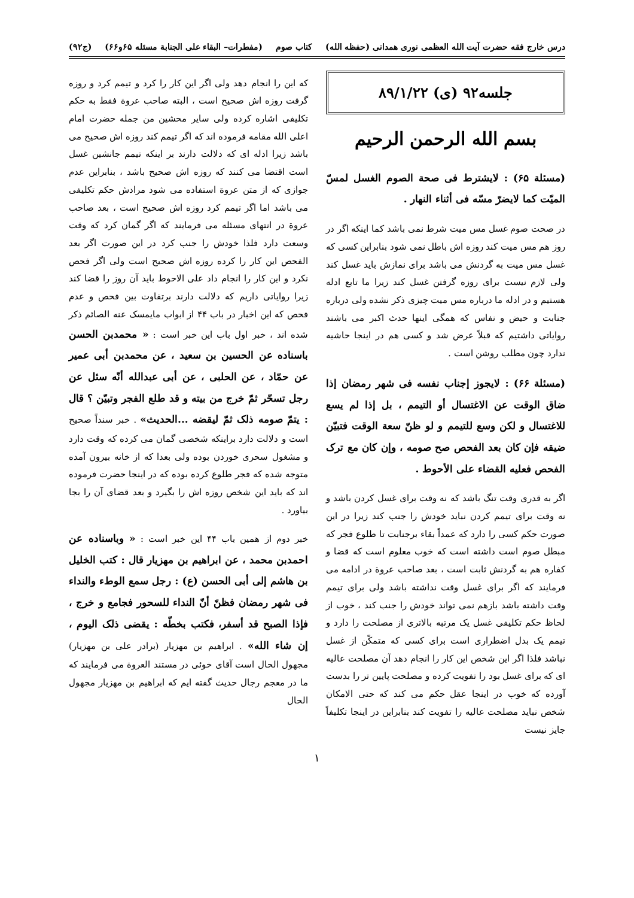درس خارج فقه حضرت آیت الله العظمی نوری همدانی (حفظه الله) کتاب صوم (مفطرات– البقاء علی الجنابة مسئله ۶۵و۶۶) (ج۹۲)
جلسه۹۲ (ی) ۸۹/۱/۲۲
بسم الله الرحمن الرحیم
(مسئلة ۶۵) : لایشترط فی صحة الصوم الغسل لمسّ المیّت کما لایضرّ مسّه فی أثناء النهار .
در صحت صوم غسل مس میت شرط نمی باشد کما اینکه اگر در روز هم مس میت کند روزه اش باطل نمی شود بنابراین کسی که غسل مس میت به گردنش می باشد برای نمازش باید غسل کند ولی لازم نیست برای روزه گرفتن غسل کند زیرا ما تابع ادله هستیم و در ادله ما درباره مس میت چیزی ذکر نشده ولی درباره جنابت و حیض و نفاس که همگی اینها حدث اکبر می باشند روایاتی داشتیم که قبلاً عرض شد و کسی هم در اینجا حاشیه ندارد چون مطلب روشن است .
(مسئلة ۶۶) : لایجوز إجناب نفسه فی شهر رمضان إذا ضاق الوقت عن الاغتسال أو التیمم ، بل إذا لم یسع للاغتسال و لکن وسع للتیمم و لو ظنّ سعة الوقت فتبیّن ضیقه فإن کان بعد الفحص صح صومه ، وإن کان مع ترک الفحص فعلیه القضاء علی الأحوط .
اگر به قدری وقت تنگ باشد که نه وقت برای غسل کردن باشد و نه وقت برای تیمم کردن نباید خودش را جنب کند زیرا در این صورت حکم کسی را دارد که عمداً بقاء برجنابت تا طلوع فجر که مبطل صوم است داشته است که خوب معلوم است که قضا و کفاره هم به گردنش ثابت است ، بعد صاحب عروة در ادامه می فرمایند که اگر برای غسل وقت نداشته باشد ولی برای تیمم وقت داشته باشد بازهم نمی تواند خودش را جنب کند ، خوب از لحاظ حکم تکلیفی غسل یک مرتبه بالاتری از مصلحت را دارد و تیمم یک بدل اضطراری است برای کسی که متمکّن از غسل نباشد فلذا اگر این شخص این کار را انجام دهد آن مصلحت عالیه ای که برای غسل بود را تفویت کرده و مصلحت پایین تر را بدست آورده که خوب در اینجا عقل حکم می کند که حتی الامکان شخص نباید مصلحت عالیه را تفویت کند بنابراین در اینجا تکلیفاً جایز نیست
که این را انجام دهد ولی اگر این کار را کرد و تیمم کرد و روزه گرفت روزه اش صحیح است ، البته صاحب عروة فقط به حکم تکلیفی اشاره کرده ولی سایر محشین من جمله حضرت امام اعلی الله مقامه فرموده اند که اگر تیمم کند روزه اش صحیح می باشد زیرا ادله ای که دلالت دارند بر اینکه تیمم جانشین غسل است اقتضا می کنند که روزه اش صحیح باشد ، بنابراین عدم جوازی که از متن عروة استفاده می شود مرادش حکم تکلیفی می باشد اما اگر تیمم کرد روزه اش صحیح است ، بعد صاحب عروة در انتهای مسئله می فرمایند که اگر گمان کرد که وقت وسعت دارد فلذا خودش را جنب کرد در این صورت اگر بعد الفحص این کار را کرده روزه اش صحیح است ولی اگر فحص نکرد و این کار را انجام داد علی الاحوط باید آن روز را قضا کند زیرا روایاتی داریم که دلالت دارند برتفاوت بین فحص و عدم فحص که این اخبار در باب ۴۴ از ابواب مایمسک عنه الصائم ذکر شده اند ، خبر اول باب این خبر است : « محمدبن الحسن باسناده عن الحسین بن سعید ، عن محمدبن أبی عمیر عن حمّاد ، عن الحلبی ، عن أبی عبدالله أنّه سئل عن رجل تسحّر ثمّ خرج من بیته و قد طلع الفجر وتبیّن ؟ قال : یتمّ صومه ذلک ثمّ لیقضه ...الحدیث» . خبر سنداً صحیح است و دلالت دارد براینکه شخصی گمان می کرده که وقت دارد و مشغول سحری خوردن بوده ولی بعدا که از خانه بیرون آمده متوجه شده که فجر طلوع کرده بوده که در اینجا حضرت فرموده اند که باید این شخص روزه اش را بگیرد و بعد قضای آن را بجا بیاورد .
خبر دوم از همین باب ۴۴ این خبر است : « وباسناده عن احمدبن محمد ، عن ابراهیم بن مهزیار قال : کتب الخلیل بن هاشم إلی أبی الحسن (ع) : رجل سمع الوطء والنداء فی شهر رمضان فظنّ أنّ النداء للسحور فجامع و خرج ، فإذا الصبح قد أسفر، فکتب بخطّه : یقضی ذلک الیوم ، إن شاء الله» . ابراهیم بن مهزیار (برادر علی بن مهزیار) مجهول الحال است آقای خوئی در مستند العروة می فرمایند که ما در معجم رجال حدیث گفته ایم که ابراهیم بن مهزیار مجهول الحال
۱